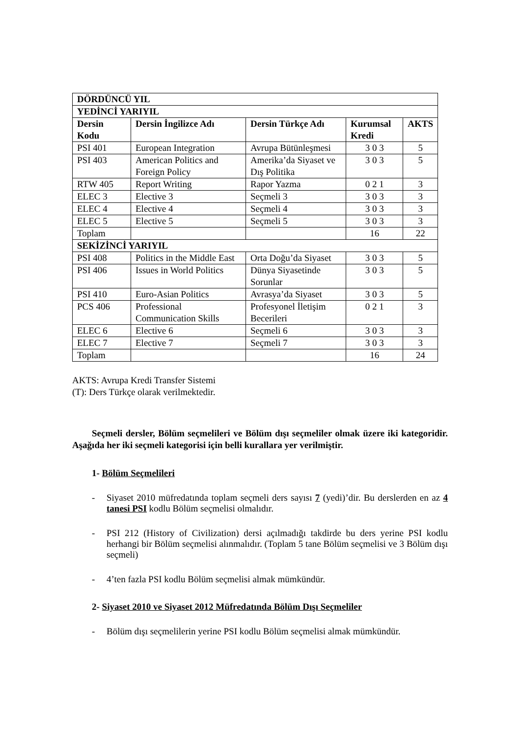| DÖRDÜNCÜ YIL | | | | |
| --- | --- | --- | --- | --- |
| YEDİNCİ YARIYIL | | | | |
| Dersin Kodu | Dersin İngilizce Adı | Dersin Türkçe Adı | Kurumsal Kredi | AKTS |
| PSI 401 | European Integration | Avrupa Bütünleşmesi | 3 0 3 | 5 |
| PSI 403 | American Politics and Foreign Policy | Amerika’da Siyaset ve Dış Politika | 3 0 3 | 5 |
| RTW 405 | Report Writing | Rapor Yazma | 0 2 1 | 3 |
| ELEC 3 | Elective 3 | Seçmeli 3 | 3 0 3 | 3 |
| ELEC 4 | Elective 4 | Seçmeli 4 | 3 0 3 | 3 |
| ELEC 5 | Elective 5 | Seçmeli 5 | 3 0 3 | 3 |
| Toplam | | | 16 | 22 |
| SEKİZİNCİ YARIYIL | | | | |
| PSI 408 | Politics in the Middle East | Orta Doğu’da Siyaset | 3 0 3 | 5 |
| PSI 406 | Issues in World Politics | Dünya Siyasetinde Sorunlar | 3 0 3 | 5 |
| PSI 410 | Euro-Asian Politics | Avrasya’da Siyaset | 3 0 3 | 5 |
| PCS 406 | Professional Communication Skills | Profesyonel İletişim Becerileri | 0 2 1 | 3 |
| ELEC 6 | Elective 6 | Seçmeli 6 | 3 0 3 | 3 |
| ELEC 7 | Elective 7 | Seçmeli 7 | 3 0 3 | 3 |
| Toplam | | | 16 | 24 |
AKTS: Avrupa Kredi Transfer Sistemi
(T): Ders Türkçe olarak verilmektedir.
Seçmeli dersler, Bölüm seçmelileri ve Bölüm dışı seçmeliler olmak üzere iki kategoridir. Aşağıda her iki seçmeli kategorisi için belli kurallara yer verilmiştir.
1- Bölüm Seçmelileri
- Siyaset 2010 müfredatında toplam seçmeli ders sayısı 7 (yedi)’dir. Bu derslerden en az 4 tanesi PSI kodlu Bölüm seçmelisi olmalıdır.
- PSI 212 (History of Civilization) dersi açılmadığı takdirde bu ders yerine PSI kodlu herhangi bir Bölüm seçmelisi alınmalıdır. (Toplam 5 tane Bölüm seçmelisi ve 3 Bölüm dışı seçmeli)
- 4’ten fazla PSI kodlu Bölüm seçmelisi almak mümkündür.
2- Siyaset 2010 ve Siyaset 2012 Müfredatında Bölüm Dışı Seçmeliler
- Bölüm dışı seçmelilerin yerine PSI kodlu Bölüm seçmelisi almak mümkündür.